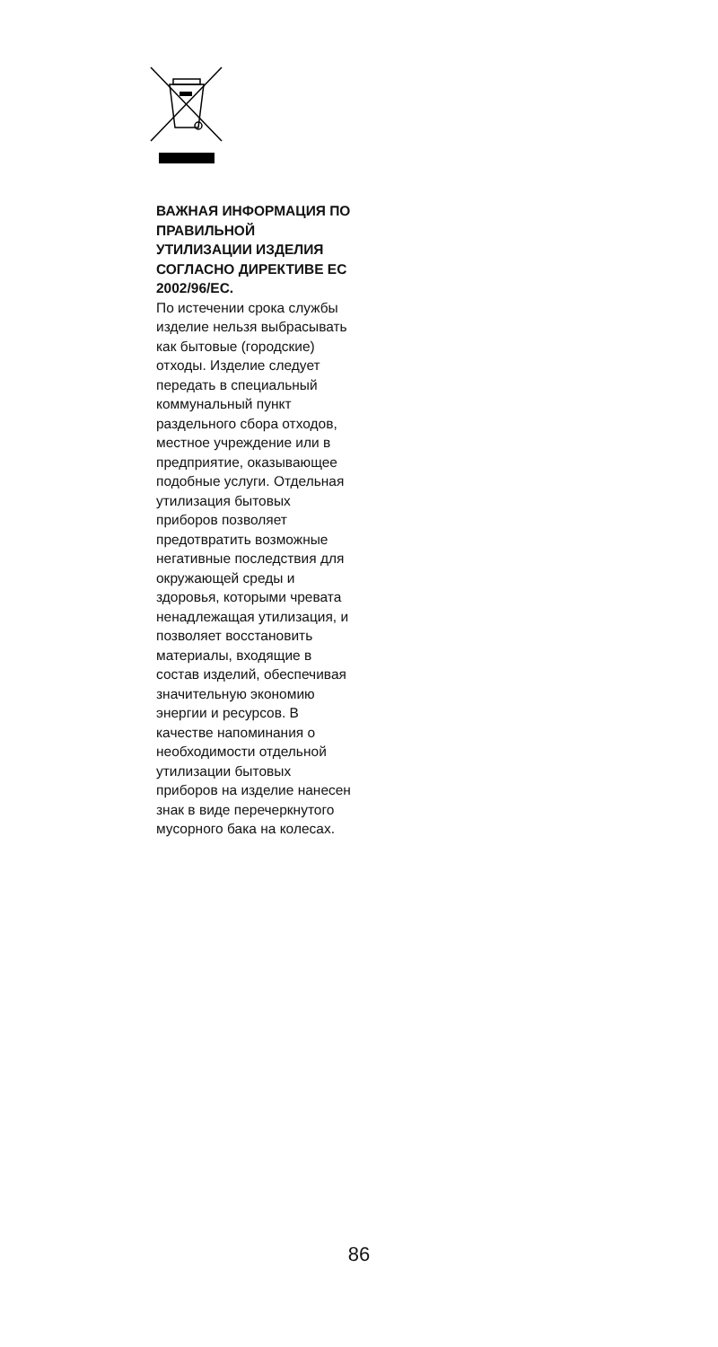ВАЖНАЯ ИНФОРМАЦИЯ ПО ПРАВИЛЬНОЙ УТИЛИЗАЦИИ ИЗДЕЛИЯ СОГЛАСНО ДИРЕКТИВЕ ЕС 2002/96/EC.
По истечении срока службы изделие нельзя выбрасывать как бытовые (городские) отходы. Изделие следует передать в специальный коммунальный пункт раздельного сбора отходов, местное учреждение или в предприятие, оказывающее подобные услуги. Отдельная утилизация бытовых приборов позволяет предотвратить возможные негативные последствия для окружающей среды и здоровья, которыми чревата ненадлежащая утилизация, и позволяет восстановить материалы, входящие в состав изделий, обеспечивая значительную экономию энергии и ресурсов. В качестве напоминания о необходимости отдельной утилизации бытовых приборов на изделие нанесен знак в виде перечеркнутого мусорного бака на колесах.
86